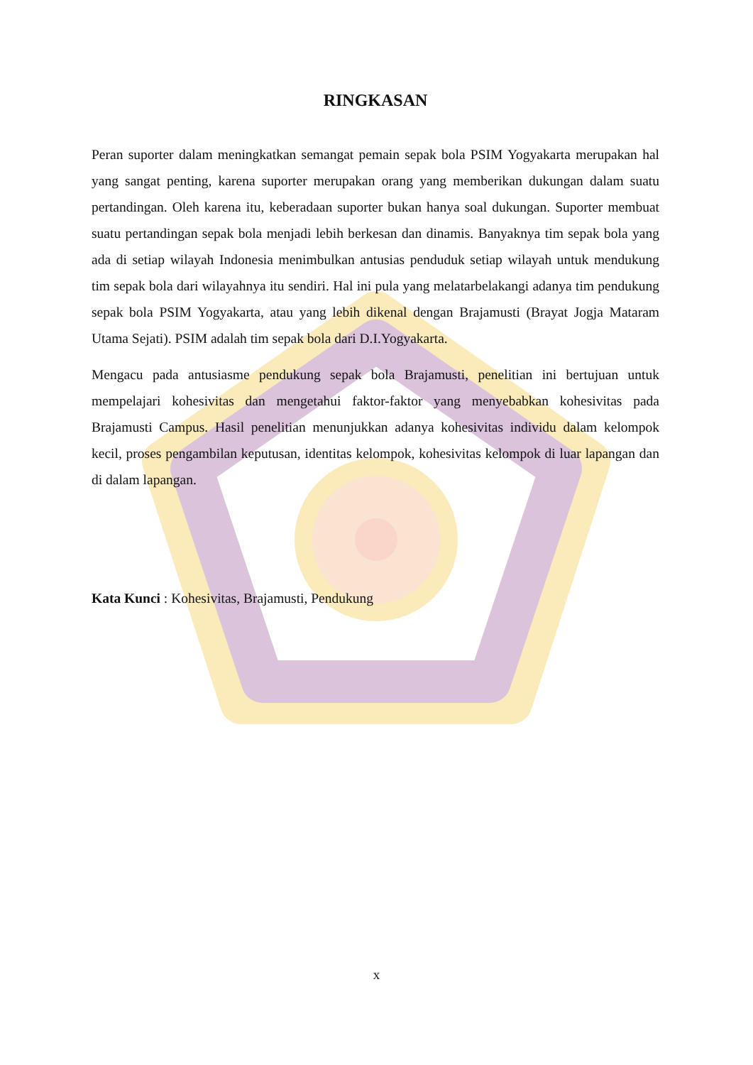RINGKASAN
Peran suporter dalam meningkatkan semangat pemain sepak bola PSIM Yogyakarta merupakan hal yang sangat penting, karena suporter merupakan orang yang memberikan dukungan dalam suatu pertandingan. Oleh karena itu, keberadaan suporter bukan hanya soal dukungan. Suporter membuat suatu pertandingan sepak bola menjadi lebih berkesan dan dinamis. Banyaknya tim sepak bola yang ada di setiap wilayah Indonesia menimbulkan antusias penduduk setiap wilayah untuk mendukung tim sepak bola dari wilayahnya itu sendiri. Hal ini pula yang melatarbelakangi adanya tim pendukung sepak bola PSIM Yogyakarta, atau yang lebih dikenal dengan Brajamusti (Brayat Jogja Mataram Utama Sejati). PSIM adalah tim sepak bola dari D.I.Yogyakarta.
Mengacu pada antusiasme pendukung sepak bola Brajamusti, penelitian ini bertujuan untuk mempelajari kohesivitas dan mengetahui faktor-faktor yang menyebabkan kohesivitas pada Brajamusti Campus. Hasil penelitian menunjukkan adanya kohesivitas individu dalam kelompok kecil, proses pengambilan keputusan, identitas kelompok, kohesivitas kelompok di luar lapangan dan di dalam lapangan.
Kata Kunci : Kohesivitas, Brajamusti, Pendukung
x